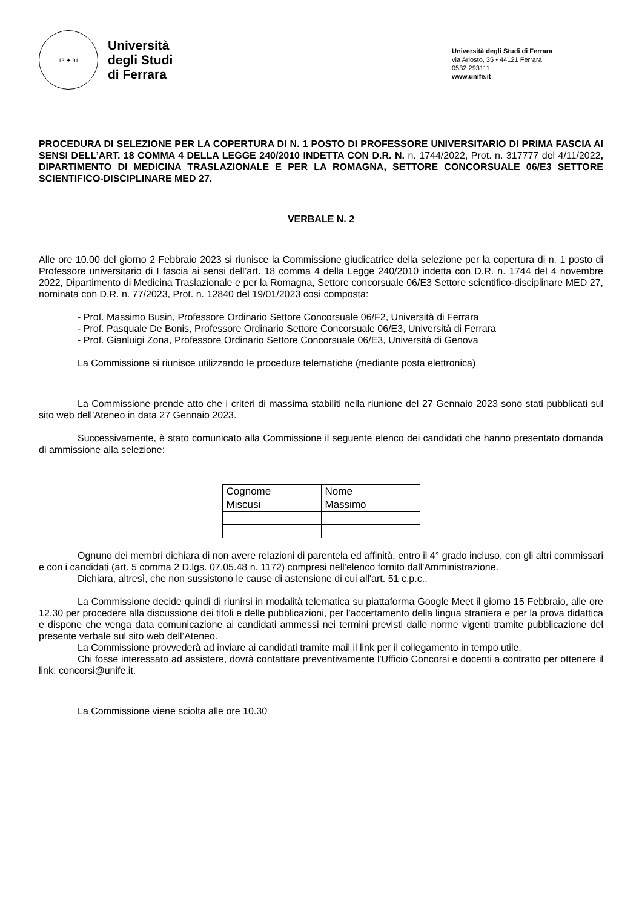13 ✦ 91
Università
degli Studi
di Ferrara
Università degli Studi di Ferrara
via Ariosto, 35 • 44121 Ferrara
0532 293111
www.unife.it
PROCEDURA DI SELEZIONE PER LA COPERTURA DI N. 1 POSTO DI PROFESSORE UNIVERSITARIO DI PRIMA FASCIA AI SENSI DELL’ART. 18 COMMA 4 DELLA LEGGE 240/2010 INDETTA CON D.R. N. n. 1744/2022, Prot. n. 317777 del 4/11/2022, DIPARTIMENTO DI MEDICINA TRASLAZIONALE E PER LA ROMAGNA, SETTORE CONCORSUALE 06/E3 SETTORE SCIENTIFICO-DISCIPLINARE MED 27.
VERBALE N. 2
Alle ore 10.00 del giorno 2 Febbraio 2023 si riunisce la Commissione giudicatrice della selezione per la copertura di n. 1 posto di Professore universitario di I fascia ai sensi dell’art. 18 comma 4 della Legge 240/2010 indetta con D.R. n. 1744 del 4 novembre 2022, Dipartimento di Medicina Traslazionale e per la Romagna, Settore concorsuale 06/E3 Settore scientifico-disciplinare MED 27, nominata con D.R. n. 77/2023, Prot. n. 12840 del 19/01/2023 così composta:
- Prof. Massimo Busin, Professore Ordinario Settore Concorsuale 06/F2, Università di Ferrara
- Prof. Pasquale De Bonis, Professore Ordinario Settore Concorsuale 06/E3, Università di Ferrara
- Prof. Gianluigi Zona, Professore Ordinario Settore Concorsuale 06/E3, Università di Genova
La Commissione si riunisce utilizzando le procedure telematiche (mediante posta elettronica)
La Commissione prende atto che i criteri di massima stabiliti nella riunione del 27 Gennaio 2023 sono stati pubblicati sul sito web dell’Ateneo in data 27 Gennaio 2023.
Successivamente, è stato comunicato alla Commissione il seguente elenco dei candidati che hanno presentato domanda di ammissione alla selezione:
| Cognome | Nome |
| Miscusi | Massimo |
Ognuno dei membri dichiara di non avere relazioni di parentela ed affinità, entro il 4° grado incluso, con gli altri commissari e con i candidati (art. 5 comma 2 D.lgs. 07.05.48 n. 1172) compresi nell'elenco fornito dall'Amministrazione.
Dichiara, altresì, che non sussistono le cause di astensione di cui all'art. 51 c.p.c..
La Commissione decide quindi di riunirsi in modalità telematica su piattaforma Google Meet il giorno 15 Febbraio, alle ore 12.30 per procedere alla discussione dei titoli e delle pubblicazioni, per l’accertamento della lingua straniera e per la prova didattica e dispone che venga data comunicazione ai candidati ammessi nei termini previsti dalle norme vigenti tramite pubblicazione del presente verbale sul sito web dell’Ateneo.
La Commissione provvederà ad inviare ai candidati tramite mail il link per il collegamento in tempo utile.
Chi fosse interessato ad assistere, dovrà contattare preventivamente l'Ufficio Concorsi e docenti a contratto per ottenere il link: concorsi@unife.it.
La Commissione viene sciolta alle ore 10.30